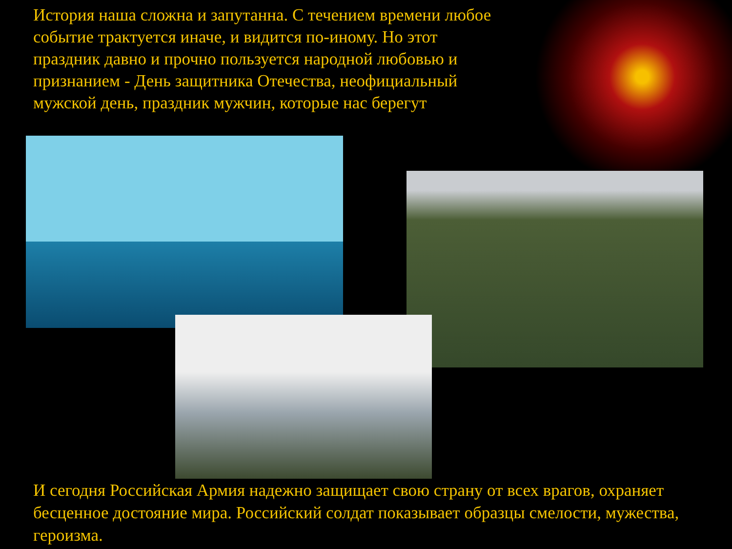История наша сложна и запутанна. С течением времени любое событие трактуется иначе, и видится по-иному. Но этот праздник давно и прочно пользуется народной любовью и признанием - День защитника Отечества, неофициальный мужской день, праздник мужчин, которые нас берегут
И сегодня Российская Армия надежно защищает свою страну от всех врагов, охраняет бесценное достояние мира. Российский солдат показывает образцы смелости, мужества, героизма.